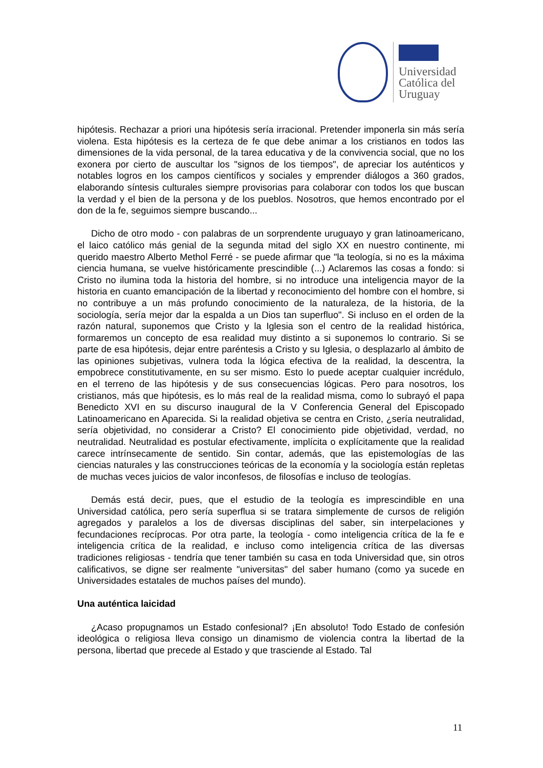Universidad
Católica del
Uruguay
hipótesis. Rechazar a priori una hipótesis sería irracional. Pretender imponerla sin más sería violena. Esta hipótesis es la certeza de fe que debe animar a los cristianos en todos las dimensiones de la vida personal, de la tarea educativa y de la convivencia social, que no los exonera por cierto de auscultar los "signos de los tiempos", de apreciar los auténticos y notables logros en los campos científicos y sociales y emprender diálogos a 360 grados, elaborando síntesis culturales siempre provisorias para colaborar con todos los que buscan la verdad y el bien de la persona y de los pueblos. Nosotros, que hemos encontrado por el don de la fe, seguimos siempre buscando...
Dicho de otro modo - con palabras de un sorprendente uruguayo y gran latinoamericano, el laico católico más genial de la segunda mitad del siglo XX en nuestro continente, mi querido maestro Alberto Methol Ferré - se puede afirmar que "la teología, si no es la máxima ciencia humana, se vuelve históricamente prescindible (...) Aclaremos las cosas a fondo: si Cristo no ilumina toda la historia del hombre, si no introduce una inteligencia mayor de la historia en cuanto emancipación de la libertad y reconocimiento del hombre con el hombre, si no contribuye a un más profundo conocimiento de la naturaleza, de la historia, de la sociología, sería mejor dar la espalda a un Dios tan superfluo". Si incluso en el orden de la razón natural, suponemos que Cristo y la Iglesia son el centro de la realidad histórica, formaremos un concepto de esa realidad muy distinto a si suponemos lo contrario. Si se parte de esa hipótesis, dejar entre paréntesis a Cristo y su Iglesia, o desplazarlo al ámbito de las opiniones subjetivas, vulnera toda la lógica efectiva de la realidad, la descentra, la empobrece constitutivamente, en su ser mismo. Esto lo puede aceptar cualquier incrédulo, en el terreno de las hipótesis y de sus consecuencias lógicas. Pero para nosotros, los cristianos, más que hipótesis, es lo más real de la realidad misma, como lo subrayó el papa Benedicto XVI en su discurso inaugural de la V Conferencia General del Episcopado Latinoamericano en Aparecida. Si la realidad objetiva se centra en Cristo, ¿sería neutralidad, sería objetividad, no considerar a Cristo? El conocimiento pide objetividad, verdad, no neutralidad. Neutralidad es postular efectivamente, implícita o explícitamente que la realidad carece intrínsecamente de sentido. Sin contar, además, que las epistemologías de las ciencias naturales y las construcciones teóricas de la economía y la sociología están repletas de muchas veces juicios de valor inconfesos, de filosofías e incluso de teologías.
Demás está decir, pues, que el estudio de la teología es imprescindible en una Universidad católica, pero sería superflua si se tratara simplemente de cursos de religión agregados y paralelos a los de diversas disciplinas del saber, sin interpelaciones y fecundaciones recíprocas. Por otra parte, la teología - como inteligencia crítica de la fe e inteligencia crítica de la realidad, e incluso como inteligencia crítica de las diversas tradiciones religiosas - tendría que tener también su casa en toda Universidad que, sin otros calificativos, se digne ser realmente "universitas" del saber humano (como ya sucede en Universidades estatales de muchos países del mundo).
Una auténtica laicidad
¿Acaso propugnamos un Estado confesional? ¡En absoluto! Todo Estado de confesión ideológica o religiosa lleva consigo un dinamismo de violencia contra la libertad de la persona, libertad que precede al Estado y que trasciende al Estado. Tal
11